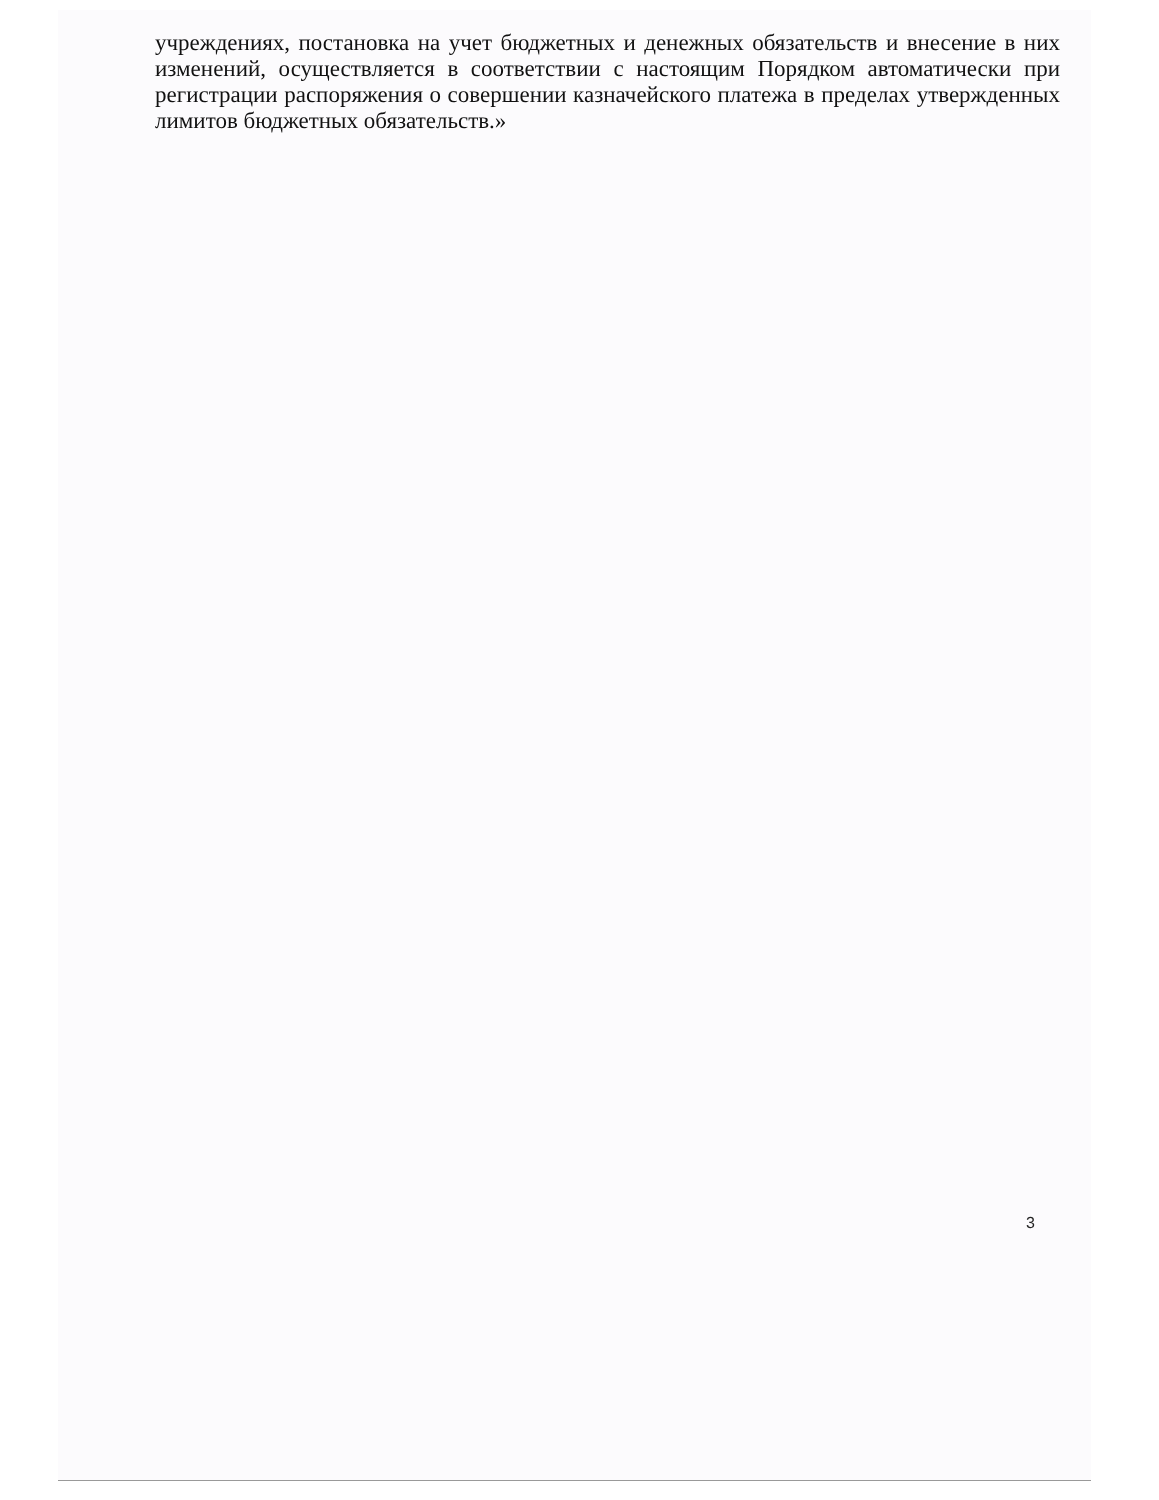учреждениях, постановка на учет бюджетных и денежных обязательств и внесение в них изменений, осуществляется в соответствии с настоящим Порядком автоматически при регистрации распоряжения о совершении казначейского платежа в пределах утвержденных лимитов бюджетных обязательств.»
3